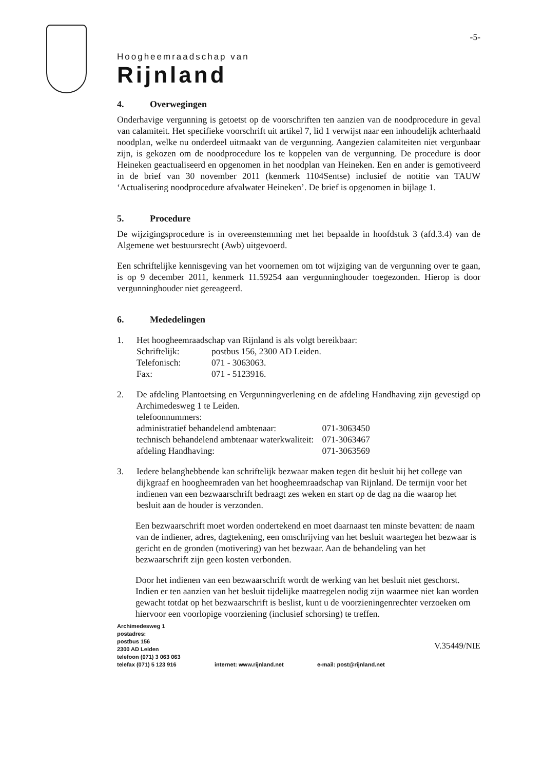-5-
Hoogheemraadschap van
Rijnland
4. Overwegingen
Onderhavige vergunning is getoetst op de voorschriften ten aanzien van de noodprocedure in geval van calamiteit. Het specifieke voorschrift uit artikel 7, lid 1 verwijst naar een inhoudelijk achterhaald noodplan, welke nu onderdeel uitmaakt van de vergunning. Aangezien calamiteiten niet vergunbaar zijn, is gekozen om de noodprocedure los te koppelen van de vergunning. De procedure is door Heineken geactualiseerd en opgenomen in het noodplan van Heineken. Een en ander is gemotiveerd in de brief van 30 november 2011 (kenmerk 1104Sentse) inclusief de notitie van TAUW ‘Actualisering noodprocedure afvalwater Heineken’. De brief is opgenomen in bijlage 1.
5. Procedure
De wijzigingsprocedure is in overeenstemming met het bepaalde in hoofdstuk 3 (afd.3.4) van de Algemene wet bestuursrecht (Awb) uitgevoerd.
Een schriftelijke kennisgeving van het voornemen om tot wijziging van de vergunning over te gaan, is op 9 december 2011, kenmerk 11.59254 aan vergunninghouder toegezonden. Hierop is door vergunninghouder niet gereageerd.
6. Mededelingen
1. Het hoogheemraadschap van Rijnland is als volgt bereikbaar:
| Schriftelijk: | postbus 156, 2300 AD Leiden. |
| Telefonisch: | 071 - 3063063. |
| Fax: | 071 - 5123916. |
2. De afdeling Plantoetsing en Vergunningverlening en de afdeling Handhaving zijn gevestigd op Archimedesweg 1 te Leiden.
telefoonnummers:
| administratief behandelend ambtenaar: | 071-3063450 |
| technisch behandelend ambtenaar waterkwaliteit: | 071-3063467 |
| afdeling Handhaving: | 071-3063569 |
3. Iedere belanghebbende kan schriftelijk bezwaar maken tegen dit besluit bij het college van dijkgraaf en hoogheemraden van het hoogheemraadschap van Rijnland. De termijn voor het indienen van een bezwaarschrift bedraagt zes weken en start op de dag na die waarop het besluit aan de houder is verzonden.
Een bezwaarschrift moet worden ondertekend en moet daarnaast ten minste bevatten: de naam van de indiener, adres, dagtekening, een omschrijving van het besluit waartegen het bezwaar is gericht en de gronden (motivering) van het bezwaar. Aan de behandeling van het bezwaarschrift zijn geen kosten verbonden.
Door het indienen van een bezwaarschrift wordt de werking van het besluit niet geschorst. Indien er ten aanzien van het besluit tijdelijke maatregelen nodig zijn waarmee niet kan worden gewacht totdat op het bezwaarschrift is beslist, kunt u de voorzieningenrechter verzoeken om hiervoor een voorlopige voorziening (inclusief schorsing) te treffen.
Archimedesweg 1
postadres:
postbus 156
2300 AD Leiden
telefoon (071) 3 063 063
telefax (071) 5 123 916
internet: www.rijnland.net
e-mail: post@rijnland.net
V.35449/NIE